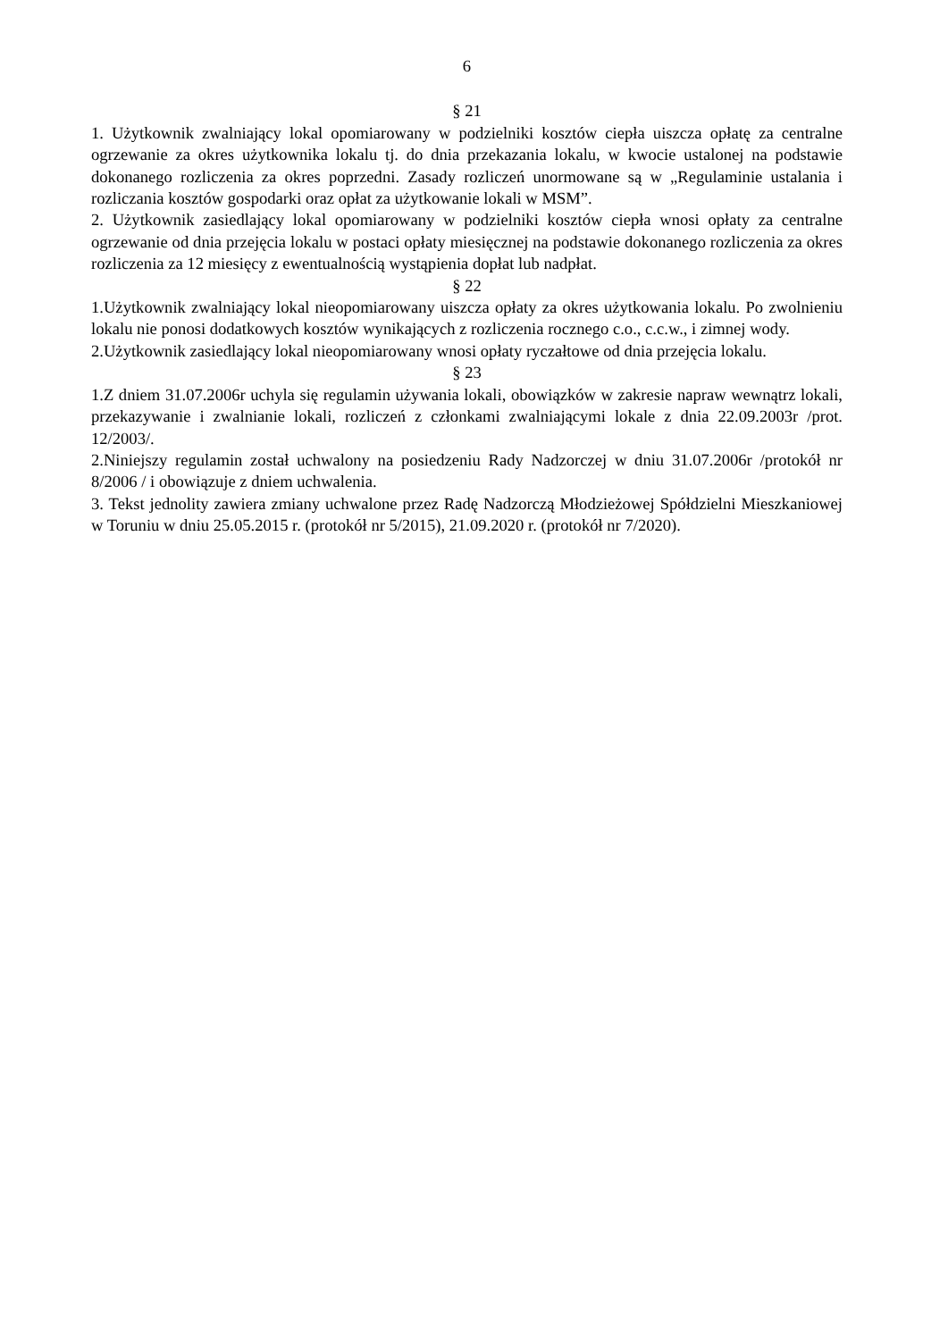6
§ 21
1. Użytkownik zwalniający lokal opomiarowany w podzielniki kosztów ciepła uiszcza opłatę za centralne ogrzewanie za okres użytkownika lokalu tj. do dnia przekazania lokalu, w kwocie ustalonej na podstawie dokonanego rozliczenia za okres poprzedni. Zasady rozliczeń unormowane są w „Regulaminie ustalania i rozliczania kosztów gospodarki oraz opłat za użytkowanie lokali w MSM”.
2. Użytkownik zasiedlający lokal opomiarowany w podzielniki kosztów ciepła wnosi opłaty za centralne ogrzewanie od dnia przejęcia lokalu w postaci opłaty miesięcznej na podstawie dokonanego rozliczenia za okres rozliczenia za 12 miesięcy z ewentualnością wystąpienia dopłat lub nadpłat.
§ 22
1.Użytkownik zwalniający lokal nieopomiarowany uiszcza opłaty za okres użytkowania lokalu. Po zwolnieniu lokalu nie ponosi dodatkowych kosztów wynikających z rozliczenia rocznego c.o., c.c.w., i zimnej wody.
2.Użytkownik zasiedlający lokal nieopomiarowany wnosi opłaty ryczałtowe od dnia przejęcia lokalu.
§ 23
1.Z dniem 31.07.2006r uchyla się regulamin używania lokali, obowiązków w zakresie napraw wewnątrz lokali, przekazywanie i zwalnianie lokali, rozliczeń z członkami zwalniającymi lokale z dnia 22.09.2003r /prot. 12/2003/.
2.Niniejszy regulamin został uchwalony na posiedzeniu Rady Nadzorczej w dniu 31.07.2006r /protokół nr 8/2006 / i obowiązuje z dniem uchwalenia.
3. Tekst jednolity zawiera zmiany uchwalone przez Radę Nadzorczą Młodzieżowej Spółdzielni Mieszkaniowej w Toruniu w dniu 25.05.2015 r. (protokół nr 5/2015), 21.09.2020 r. (protokół nr 7/2020).